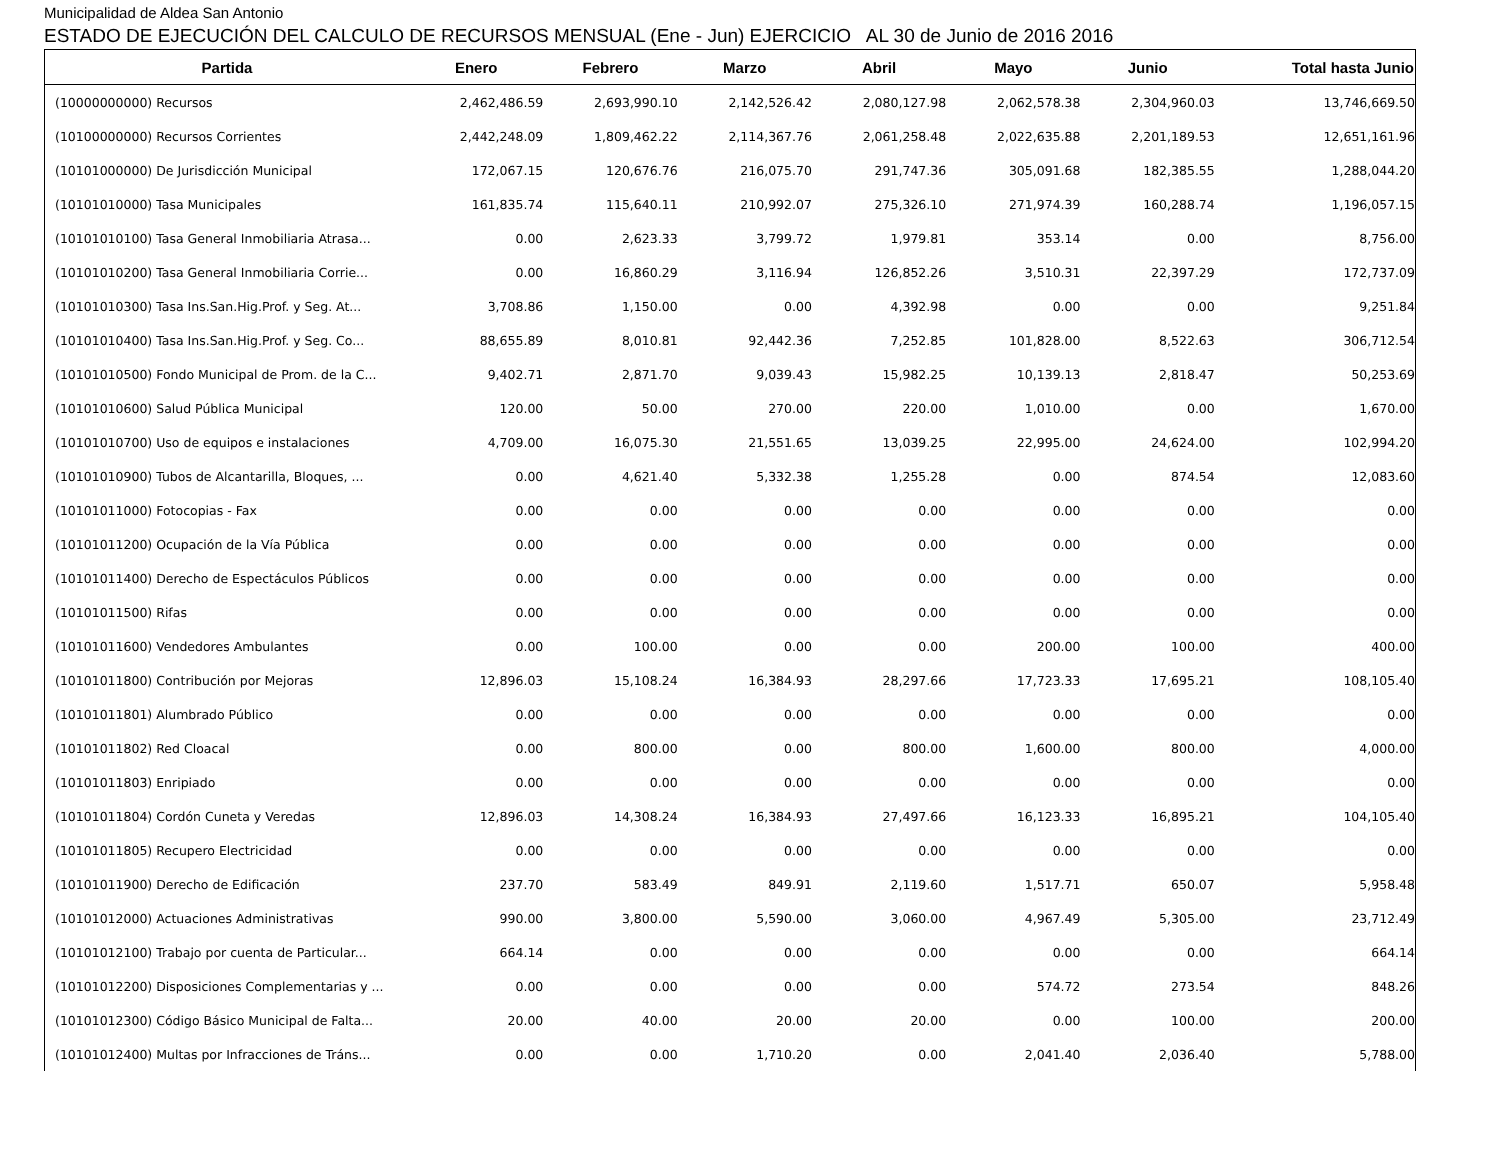Municipalidad de Aldea San Antonio
ESTADO DE EJECUCIÓN DEL CALCULO DE RECURSOS MENSUAL (Ene - Jun) EJERCICIO AL 30 de Junio de 2016 2016
| Partida | Enero | Febrero | Marzo | Abril | Mayo | Junio | Total hasta Junio |
| --- | --- | --- | --- | --- | --- | --- | --- |
| (10000000000) Recursos | 2,462,486.59 | 2,693,990.10 | 2,142,526.42 | 2,080,127.98 | 2,062,578.38 | 2,304,960.03 | 13,746,669.50 |
| (10100000000) Recursos Corrientes | 2,442,248.09 | 1,809,462.22 | 2,114,367.76 | 2,061,258.48 | 2,022,635.88 | 2,201,189.53 | 12,651,161.96 |
| (10101000000) De Jurisdicción Municipal | 172,067.15 | 120,676.76 | 216,075.70 | 291,747.36 | 305,091.68 | 182,385.55 | 1,288,044.20 |
| (10101010000) Tasa Municipales | 161,835.74 | 115,640.11 | 210,992.07 | 275,326.10 | 271,974.39 | 160,288.74 | 1,196,057.15 |
| (10101010100) Tasa General Inmobiliaria Atrasa... | 0.00 | 2,623.33 | 3,799.72 | 1,979.81 | 353.14 | 0.00 | 8,756.00 |
| (10101010200) Tasa General Inmobiliaria Corrie... | 0.00 | 16,860.29 | 3,116.94 | 126,852.26 | 3,510.31 | 22,397.29 | 172,737.09 |
| (10101010300) Tasa Ins.San.Hig.Prof. y Seg. At... | 3,708.86 | 1,150.00 | 0.00 | 4,392.98 | 0.00 | 0.00 | 9,251.84 |
| (10101010400) Tasa Ins.San.Hig.Prof. y Seg. Co... | 88,655.89 | 8,010.81 | 92,442.36 | 7,252.85 | 101,828.00 | 8,522.63 | 306,712.54 |
| (10101010500) Fondo Municipal de Prom. de la C... | 9,402.71 | 2,871.70 | 9,039.43 | 15,982.25 | 10,139.13 | 2,818.47 | 50,253.69 |
| (10101010600) Salud Pública Municipal | 120.00 | 50.00 | 270.00 | 220.00 | 1,010.00 | 0.00 | 1,670.00 |
| (10101010700) Uso de equipos e instalaciones | 4,709.00 | 16,075.30 | 21,551.65 | 13,039.25 | 22,995.00 | 24,624.00 | 102,994.20 |
| (10101010900) Tubos de Alcantarilla, Bloques, ... | 0.00 | 4,621.40 | 5,332.38 | 1,255.28 | 0.00 | 874.54 | 12,083.60 |
| (10101011000) Fotocopias - Fax | 0.00 | 0.00 | 0.00 | 0.00 | 0.00 | 0.00 | 0.00 |
| (10101011200) Ocupación de la Vía Pública | 0.00 | 0.00 | 0.00 | 0.00 | 0.00 | 0.00 | 0.00 |
| (10101011400) Derecho de Espectáculos Públicos | 0.00 | 0.00 | 0.00 | 0.00 | 0.00 | 0.00 | 0.00 |
| (10101011500) Rifas | 0.00 | 0.00 | 0.00 | 0.00 | 0.00 | 0.00 | 0.00 |
| (10101011600) Vendedores Ambulantes | 0.00 | 100.00 | 0.00 | 0.00 | 200.00 | 100.00 | 400.00 |
| (10101011800) Contribución por Mejoras | 12,896.03 | 15,108.24 | 16,384.93 | 28,297.66 | 17,723.33 | 17,695.21 | 108,105.40 |
| (10101011801) Alumbrado Público | 0.00 | 0.00 | 0.00 | 0.00 | 0.00 | 0.00 | 0.00 |
| (10101011802) Red Cloacal | 0.00 | 800.00 | 0.00 | 800.00 | 1,600.00 | 800.00 | 4,000.00 |
| (10101011803) Enripiado | 0.00 | 0.00 | 0.00 | 0.00 | 0.00 | 0.00 | 0.00 |
| (10101011804) Cordón Cuneta y Veredas | 12,896.03 | 14,308.24 | 16,384.93 | 27,497.66 | 16,123.33 | 16,895.21 | 104,105.40 |
| (10101011805) Recupero Electricidad | 0.00 | 0.00 | 0.00 | 0.00 | 0.00 | 0.00 | 0.00 |
| (10101011900) Derecho de Edificación | 237.70 | 583.49 | 849.91 | 2,119.60 | 1,517.71 | 650.07 | 5,958.48 |
| (10101012000) Actuaciones Administrativas | 990.00 | 3,800.00 | 5,590.00 | 3,060.00 | 4,967.49 | 5,305.00 | 23,712.49 |
| (10101012100) Trabajo por cuenta de Particular... | 664.14 | 0.00 | 0.00 | 0.00 | 0.00 | 0.00 | 664.14 |
| (10101012200) Disposiciones Complementarias y ... | 0.00 | 0.00 | 0.00 | 0.00 | 574.72 | 273.54 | 848.26 |
| (10101012300) Código Básico Municipal de Falta... | 20.00 | 40.00 | 20.00 | 20.00 | 0.00 | 100.00 | 200.00 |
| (10101012400) Multas por Infracciones de Tráns... | 0.00 | 0.00 | 1,710.20 | 0.00 | 2,041.40 | 2,036.40 | 5,788.00 |